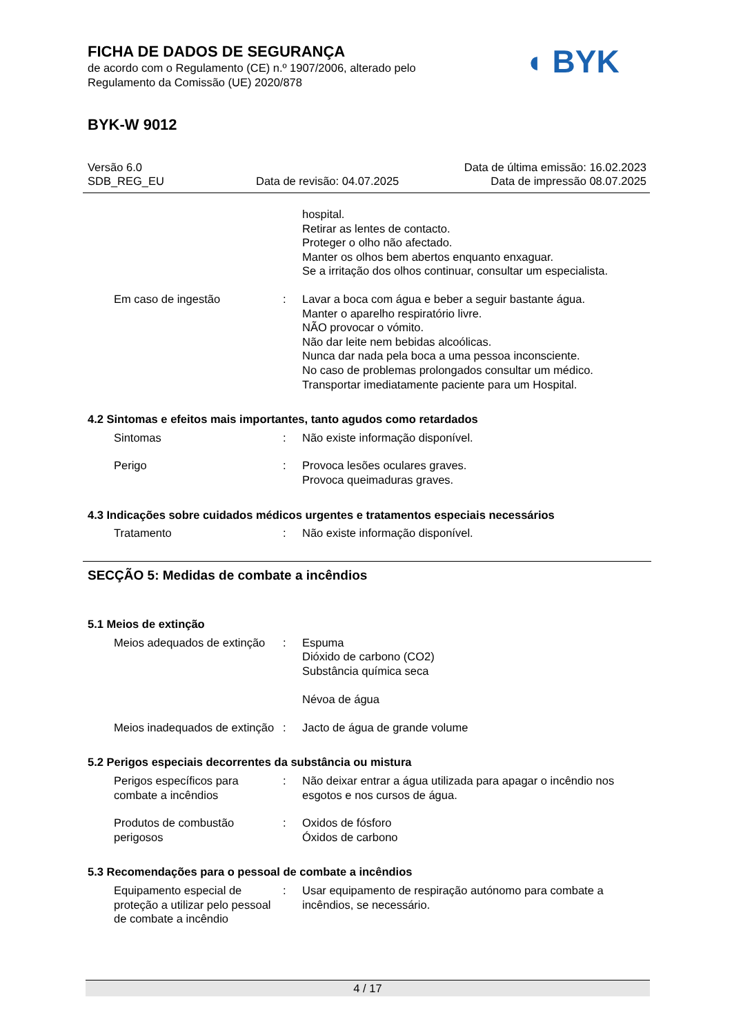FICHA DE DADOS DE SEGURANÇA
de acordo com o Regulamento (CE) n.º 1907/2006, alterado pelo
Regulamento da Comissão (UE) 2020/878
BYK-W 9012
◖ BYK
Versão 6.0 Data de última emissão: 16.02.2023
SDB_REG_EU Data de revisão: 04.07.2025 Data de impressão 08.07.2025
hospital.
Retirar as lentes de contacto.
Proteger o olho não afectado.
Manter os olhos bem abertos enquanto enxaguar.
Se a irritação dos olhos continuar, consultar um especialista.
Em caso de ingestão : Lavar a boca com água e beber a seguir bastante água.
Manter o aparelho respiratório livre.
NÃO provocar o vómito.
Não dar leite nem bebidas alcoólicas.
Nunca dar nada pela boca a uma pessoa inconsciente.
No caso de problemas prolongados consultar um médico.
Transportar imediatamente paciente para um Hospital.
4.2 Sintomas e efeitos mais importantes, tanto agudos como retardados
Sintomas : Não existe informação disponível.
Perigo : Provoca lesões oculares graves.
Provoca queimaduras graves.
4.3 Indicações sobre cuidados médicos urgentes e tratamentos especiais necessários
Tratamento : Não existe informação disponível.
SECÇÃO 5: Medidas de combate a incêndios
5.1 Meios de extinção
Meios adequados de extinção
: Espuma
Dióxido de carbono (CO2)
Substância química seca
Névoa de água
Meios inadequados de extinção
: Jacto de água de grande volume
5.2 Perigos especiais decorrentes da substância ou mistura
Perigos específicos para combate a incêndios
: Não deixar entrar a água utilizada para apagar o incêndio nos esgotos e nos cursos de água.
Produtos de combustão perigosos
: Oxidos de fósforo
Óxidos de carbono
5.3 Recomendações para o pessoal de combate a incêndios
Equipamento especial de proteção a utilizar pelo pessoal de combate a incêndio
: Usar equipamento de respiração autónomo para combate a incêndios, se necessário.
4 / 17